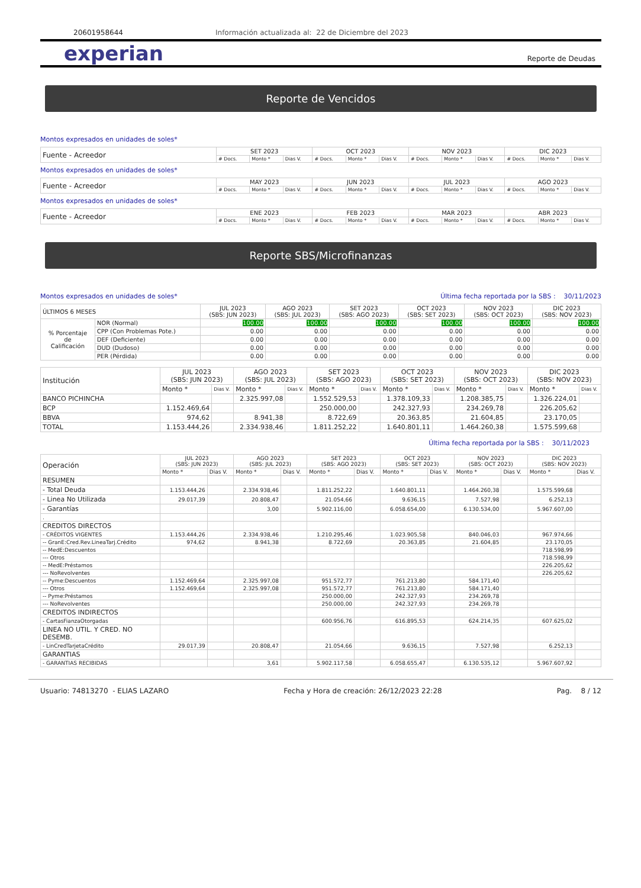20601958644 Información actualizada al: 22 de Diciembre del 2023
experian Reporte de Deudas
Reporte de Vencidos
Montos expresados en unidades de soles*
| Fuente - Acreedor | SET 2023 | | | OCT 2023 | | | NOV 2023 | | | DIC 2023 | | |
| | # Docs. | Monto * | Dias V. | # Docs. | Monto * | Dias V. | # Docs. | Monto * | Dias V. | # Docs. | Monto * | Dias V. |
Montos expresados en unidades de soles*
| Fuente - Acreedor | MAY 2023 | | | JUN 2023 | | | JUL 2023 | | | AGO 2023 | | |
| | # Docs. | Monto * | Dias V. | # Docs. | Monto * | Dias V. | # Docs. | Monto * | Dias V. | # Docs. | Monto * | Dias V. |
Montos expresados en unidades de soles*
| Fuente - Acreedor | ENE 2023 | | | FEB 2023 | | | MAR 2023 | | | ABR 2023 | | |
| | # Docs. | Monto * | Dias V. | # Docs. | Monto * | Dias V. | # Docs. | Monto * | Dias V. | # Docs. | Monto * | Dias V. |
Reporte SBS/Microfinanzas
Montos expresados en unidades de soles* Última fecha reportada por la SBS : 30/11/2023
| ÚLTIMOS 6 MESES | | JUL 2023 (SBS: JUN 2023) | AGO 2023 (SBS: JUL 2023) | SET 2023 (SBS: AGO 2023) | OCT 2023 (SBS: SET 2023) | NOV 2023 (SBS: OCT 2023) | DIC 2023 (SBS: NOV 2023) |
| % Porcentaje de Calificación | NOR (Normal) | 100.00 | 100.00 | 100.00 | 100.00 | 100.00 | 100.00 |
| | CPP (Con Problemas Pote.) | 0.00 | 0.00 | 0.00 | 0.00 | 0.00 | 0.00 |
| | DEF (Deficiente) | 0.00 | 0.00 | 0.00 | 0.00 | 0.00 | 0.00 |
| | DUD (Dudoso) | 0.00 | 0.00 | 0.00 | 0.00 | 0.00 | 0.00 |
| | PER (Pérdida) | 0.00 | 0.00 | 0.00 | 0.00 | 0.00 | 0.00 |
| Institución | JUL 2023 (SBS: JUN 2023) | | AGO 2023 (SBS: JUL 2023) | | SET 2023 (SBS: AGO 2023) | | OCT 2023 (SBS: SET 2023) | | NOV 2023 (SBS: OCT 2023) | | DIC 2023 (SBS: NOV 2023) | |
| | Monto * | Dias V. | Monto * | Dias V. | Monto * | Dias V. | Monto * | Dias V. | Monto * | Dias V. | Monto * | Dias V. |
| BANCO PICHINCHA | | | 2.325.997,08 | | 1.552.529,53 | | 1.378.109,33 | | 1.208.385,75 | | 1.326.224,01 | |
| BCP | 1.152.469,64 | | | | 250.000,00 | | 242.327,93 | | 234.269,78 | | 226.205,62 | |
| BBVA | 974,62 | | 8.941,38 | | 8.722,69 | | 20.363,85 | | 21.604,85 | | 23.170,05 | |
| TOTAL | 1.153.444,26 | | 2.334.938,46 | | 1.811.252,22 | | 1.640.801,11 | | 1.464.260,38 | | 1.575.599,68 | |
Última fecha reportada por la SBS : 30/11/2023
| Operación | JUL 2023 (SBS: JUN 2023) | | AGO 2023 (SBS: JUL 2023) | | SET 2023 (SBS: AGO 2023) | | OCT 2023 (SBS: SET 2023) | | NOV 2023 (SBS: OCT 2023) | | DIC 2023 (SBS: NOV 2023) | |
| | Monto * | Dias V. | Monto * | Dias V. | Monto * | Dias V. | Monto * | Dias V. | Monto * | Dias V. | Monto * | Dias V. |
| RESUMEN | | | | | | | | | | | | |
| - Total Deuda | 1.153.444,26 | | 2.334.938,46 | | 1.811.252,22 | | 1.640.801,11 | | 1.464.260,38 | | 1.575.599,68 | |
| - Linea No Utilizada | 29.017,39 | | 20.808,47 | | 21.054,66 | | 9.636,15 | | 7.527,98 | | 6.252,13 | |
| - Garantías | | | 3,00 | | 5.902.116,00 | | 6.058.654,00 | | 6.130.534,00 | | 5.967.607,00 | |
| . | | | | | | | | | | | | |
| CREDITOS DIRECTOS | | | | | | | | | | | | |
| - CRÉDITOS VIGENTES | 1.153.444,26 | | 2.334.938,46 | | 1.210.295,46 | | 1.023.905,58 | | 840.046,03 | | 967.974,66 | |
| -- GranE:Cred.Rev.LineaTarj.Crédito | 974,62 | | 8.941,38 | | 8.722,69 | | 20.363,85 | | 21.604,85 | | 23.170,05 | |
| -- MedE:Descuentos | | | | | | | | | | | 718.598,99 | |
| --- Otros | | | | | | | | | | | 718.598,99 | |
| -- MedE:Préstamos | | | | | | | | | | | 226.205,62 | |
| --- NoRevolventes | | | | | | | | | | | 226.205,62 | |
| -- Pyme:Descuentos | 1.152.469,64 | | 2.325.997,08 | | 951.572,77 | | 761.213,80 | | 584.171,40 | | | |
| --- Otros | 1.152.469,64 | | 2.325.997,08 | | 951.572,77 | | 761.213,80 | | 584.171,40 | | | |
| -- Pyme:Préstamos | | | | | 250.000,00 | | 242.327,93 | | 234.269,78 | | | |
| --- NoRevolventes | | | | | 250.000,00 | | 242.327,93 | | 234.269,78 | | | |
| CREDITOS INDIRECTOS | | | | | | | | | | | | |
| - CartasFianzaOtorgadas | | | | | 600.956,76 | | 616.895,53 | | 624.214,35 | | 607.625,02 | |
| LINEA NO UTIL. Y CRED. NO DESEMB. | | | | | | | | | | | | |
| - LinCredTarjetaCrédito | 29.017,39 | | 20.808,47 | | 21.054,66 | | 9.636,15 | | 7.527,98 | | 6.252,13 | |
| GARANTIAS | | | | | | | | | | | | |
| - GARANTIAS RECIBIDAS | | | 3,61 | | 5.902.117,58 | | 6.058.655,47 | | 6.130.535,12 | | 5.967.607,92 | |
Usuario: 74813270 - ELIAS LAZARO Fecha y Hora de creación: 26/12/2023 22:28 Pag. 8 / 12